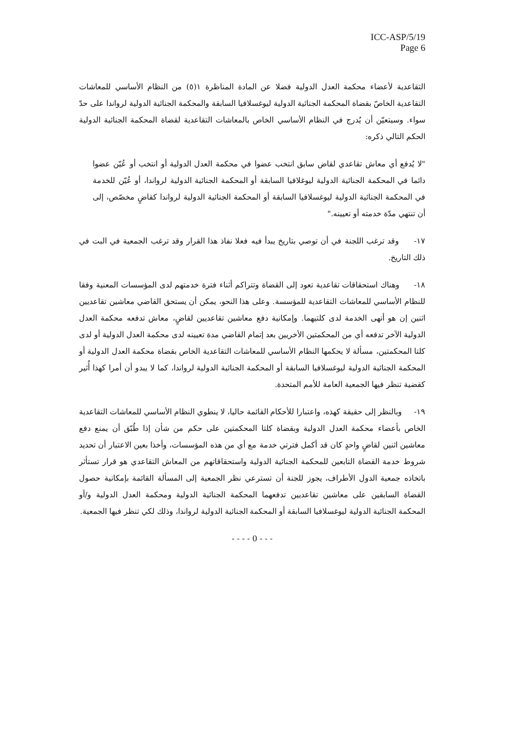ICC-ASP/5/19
Page 6
التقاعدية لأعضاء محكمة العدل الدولية فضلا عن المادة المناظرة ١(٥) من النظام الأساسي للمعاشات التقاعدية الخاصّ بقضاة المحكمة الجنائية الدولية ليوغسلافيا السابقة والمحكمة الجنائية الدولية لرواندا على حدّ سواء. وسيتعيّن أن يُدرج في النظام الأساسي الخاص بالمعاشات التقاعدية لقضاة المحكمة الجنائية الدولية الحكم التالي ذكره:
"لا يُدفع أي معاش تقاعدي لقاض سابق انتخب عضوا في محكمة العدل الدولية أو انتخب أو عُيّن عضوا دائما في المحكمة الجنائية الدولية ليوغلافيا السابقة أو المحكمة الجنائية الدولية لرواندا، أو عُيّن للخدمة في المحكمة الجنائية الدولية ليوغسلافيا السابقة أو المحكمة الجنائية الدولية لرواندا كقاضٍ مخصّص، إلى أن تنتهي مدّة خدمته أو تعيينه."
١٧- وقد ترغب اللجنة في أن توصي بتاريخ يبدأ فيه فعلا نفاذ هذا القرار وقد ترغب الجمعية في البت في ذلك التاريخ.
١٨- وهناك استحقاقات تقاعدية تعود إلى القضاة وتتراكم أثناء فترة خدمتهم لدى المؤسسات المعنية وفقا للنظام الأساسي للمعاشات التقاعدية للمؤسسة. وعلى هذا النحو، يمكن أن يستحق القاضي معاشين تقاعديين اثنين إن هو أنهى الخدمة لدى كلتيهما. وإمكانية دفع معاشين تقاعديين لقاضٍ، معاش تدفعه محكمة العدل الدولية الآخر تدفعه أي من المحكمتين الأخريين بعد إتمام القاضي مدة تعيينه لدى محكمة العدل الدولية أو لدى كلتا المحكمتين، مسألة لا يحكمها النظام الأساسي للمعاشات التقاعدية الخاص بقضاة محكمة العدل الدولية أو المحكمة الجنائية الدولية ليوغسلافيا السابقة أو المحكمة الجنائية الدولية لرواندا، كما لا يبدو أن أمرا كهذا أُثير كقضية تنظر فيها الجمعية العامة للأمم المتحدة.
١٩- وبالنظر إلى حقيقة كهذه، واعتبارا للأحكام القائمة حاليا، لا ينطوي النظام الأساسي للمعاشات التقاعدية الخاص بأعضاء محكمة العدل الدولية وبقضاة كلتا المحكمتين على حكم من شأن إذا طُبّق أن يمنع دفع معاشين اثنين لقاضٍ واحدٍ كان قد أكمل فترتي خدمة مع أي من هذه المؤسسات، وأخذا بعين الاعتبار أن تحديد شروط خدمة القضاة التابعين للمحكمة الجنائية الدولية واستحقاقاتهم من المعاش التقاعدي هو قرار تستأثر باتخاذه جمعية الدول الأطراف، يجوز للجنة أن تسترعي نظر الجمعية إلى المسألة القائمة بإمكانية حصول القضاة السابقين على معاشين تقاعديين تدفعهما المحكمة الجنائية الدولية ومحكمة العدل الدولية و/أو المحكمة الجنائية الدولية ليوغسلافيا السابقة أو المحكمة الجنائية الدولية لرواندا، وذلك لكي تنظر فيها الجمعية.
- - - - 0 - - -